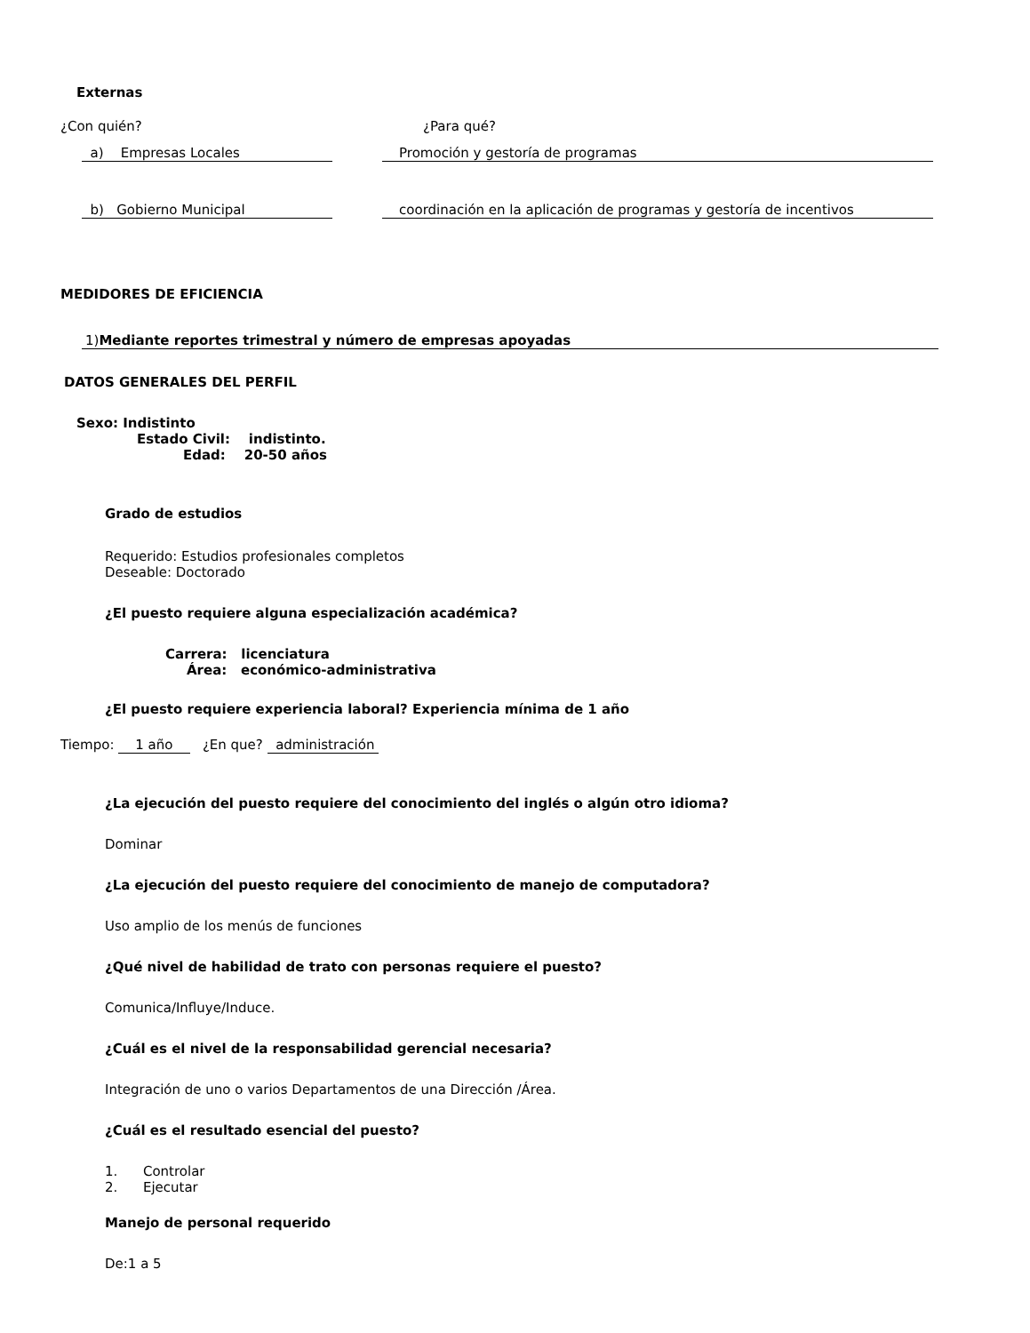Externas
¿Con quién? ¿Para qué?
a) Empresas Locales Promoción y gestoría de programas
b) Gobierno Municipal coordinación en la aplicación de programas y gestoría de incentivos
MEDIDORES DE EFICIENCIA
1)Mediante reportes trimestral y número de empresas apoyadas
DATOS GENERALES DEL PERFIL
Sexo: Indistinto
Estado Civil: indistinto.
Edad: 20-50 años
Grado de estudios
Requerido: Estudios profesionales completos
Deseable: Doctorado
¿El puesto requiere alguna especialización académica?
Carrera: licenciatura
Área: económico-administrativa
¿El puesto requiere experiencia laboral? Experiencia mínima de 1 año
Tiempo: 1 año ¿En que? administración
¿La ejecución del puesto requiere del conocimiento del inglés o algún otro idioma?
Dominar
¿La ejecución del puesto requiere del conocimiento de manejo de computadora?
Uso amplio de los menús de funciones
¿Qué nivel de habilidad de trato con personas requiere el puesto?
Comunica/Influye/Induce.
¿Cuál es el nivel de la responsabilidad gerencial necesaria?
Integración de uno o varios Departamentos de una Dirección /Área.
¿Cuál es el resultado esencial del puesto?
1. Controlar
2. Ejecutar
Manejo de personal requerido
De:1 a 5